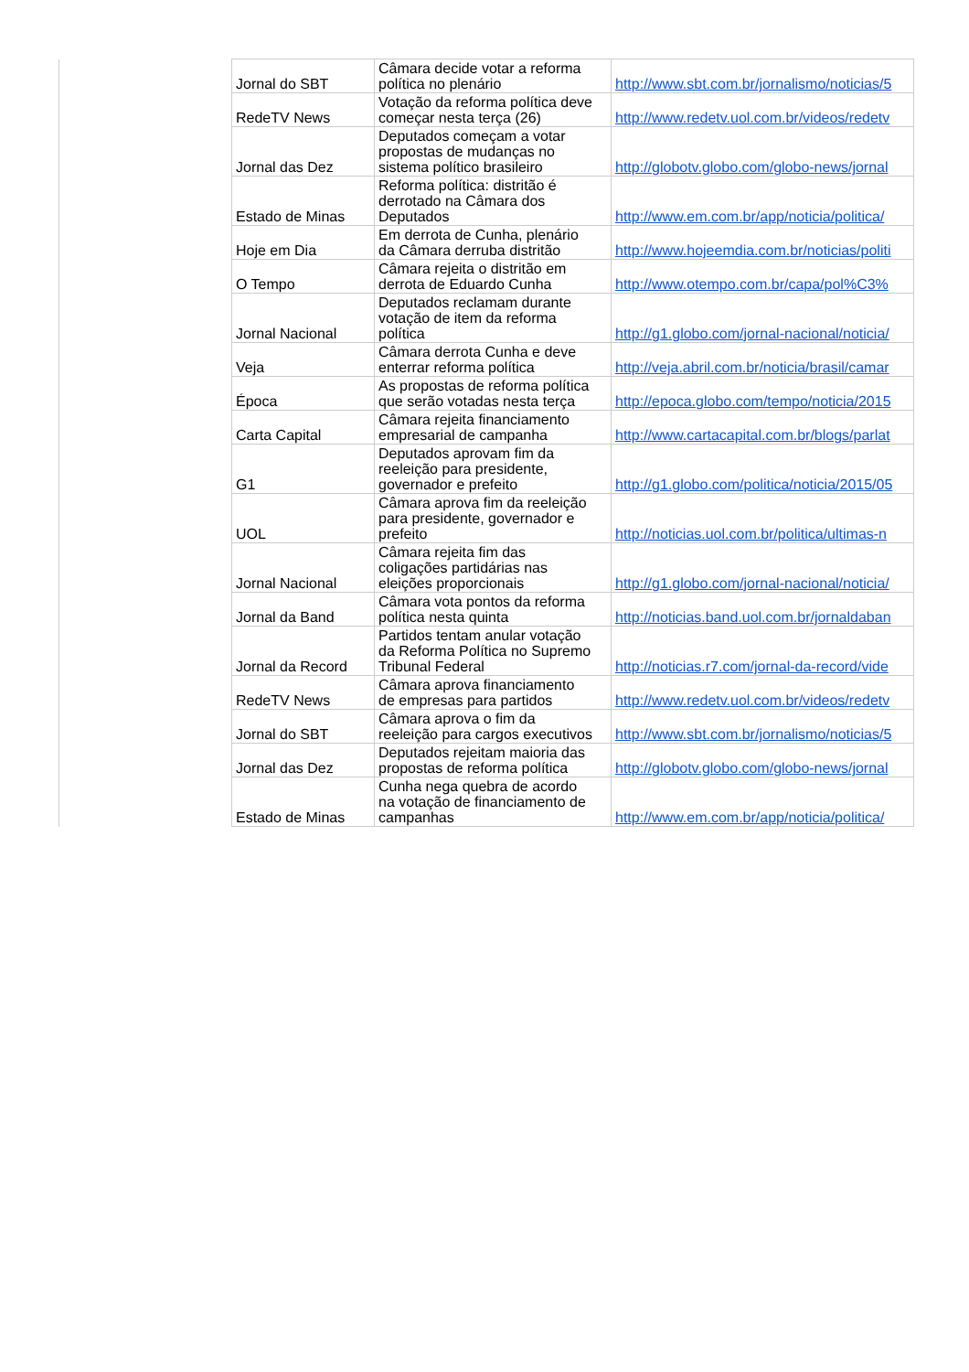| | Jornal do SBT | Câmara decide votar a reforma política no plenário | http://www.sbt.com.br/jornalismo/noticias/5 |
| | RedeTV News | Votação da reforma política deve começar nesta terça (26) | http://www.redetv.uol.com.br/videos/redetv |
| | Jornal das Dez | Deputados começam a votar propostas de mudanças no sistema político brasileiro | http://globotv.globo.com/globo-news/jornal |
| | Estado de Minas | Reforma política: distritão é derrotado na Câmara dos Deputados | http://www.em.com.br/app/noticia/politica/ |
| | Hoje em Dia | Em derrota de Cunha, plenário da Câmara derruba distritão | http://www.hojeemdia.com.br/noticias/politi |
| | O Tempo | Câmara rejeita o distritão em derrota de Eduardo Cunha | http://www.otempo.com.br/capa/pol%C3% |
| | Jornal Nacional | Deputados reclamam durante votação de item da reforma política | http://g1.globo.com/jornal-nacional/noticia/ |
| | Veja | Câmara derrota Cunha e deve enterrar reforma política | http://veja.abril.com.br/noticia/brasil/camar |
| | Época | As propostas de reforma política que serão votadas nesta terça | http://epoca.globo.com/tempo/noticia/2015 |
| | Carta Capital | Câmara rejeita financiamento empresarial de campanha | http://www.cartacapital.com.br/blogs/parlat |
| | G1 | Deputados aprovam fim da reeleição para presidente, governador e prefeito | http://g1.globo.com/politica/noticia/2015/05 |
| | UOL | Câmara aprova fim da reeleição para presidente, governador e prefeito | http://noticias.uol.com.br/politica/ultimas-n |
| | Jornal Nacional | Câmara rejeita fim das coligações partidárias nas eleições proporcionais | http://g1.globo.com/jornal-nacional/noticia/ |
| | Jornal da Band | Câmara vota pontos da reforma política nesta quinta | http://noticias.band.uol.com.br/jornaldaban |
| | Jornal da Record | Partidos tentam anular votação da Reforma Política no Supremo Tribunal Federal | http://noticias.r7.com/jornal-da-record/vide |
| | RedeTV News | Câmara aprova financiamento de empresas para partidos | http://www.redetv.uol.com.br/videos/redetv |
| | Jornal do SBT | Câmara aprova o fim da reeleição para cargos executivos | http://www.sbt.com.br/jornalismo/noticias/5 |
| | Jornal das Dez | Deputados rejeitam maioria das propostas de reforma política | http://globotv.globo.com/globo-news/jornal |
| | Estado de Minas | Cunha nega quebra de acordo na votação de financiamento de campanhas | http://www.em.com.br/app/noticia/politica/ |